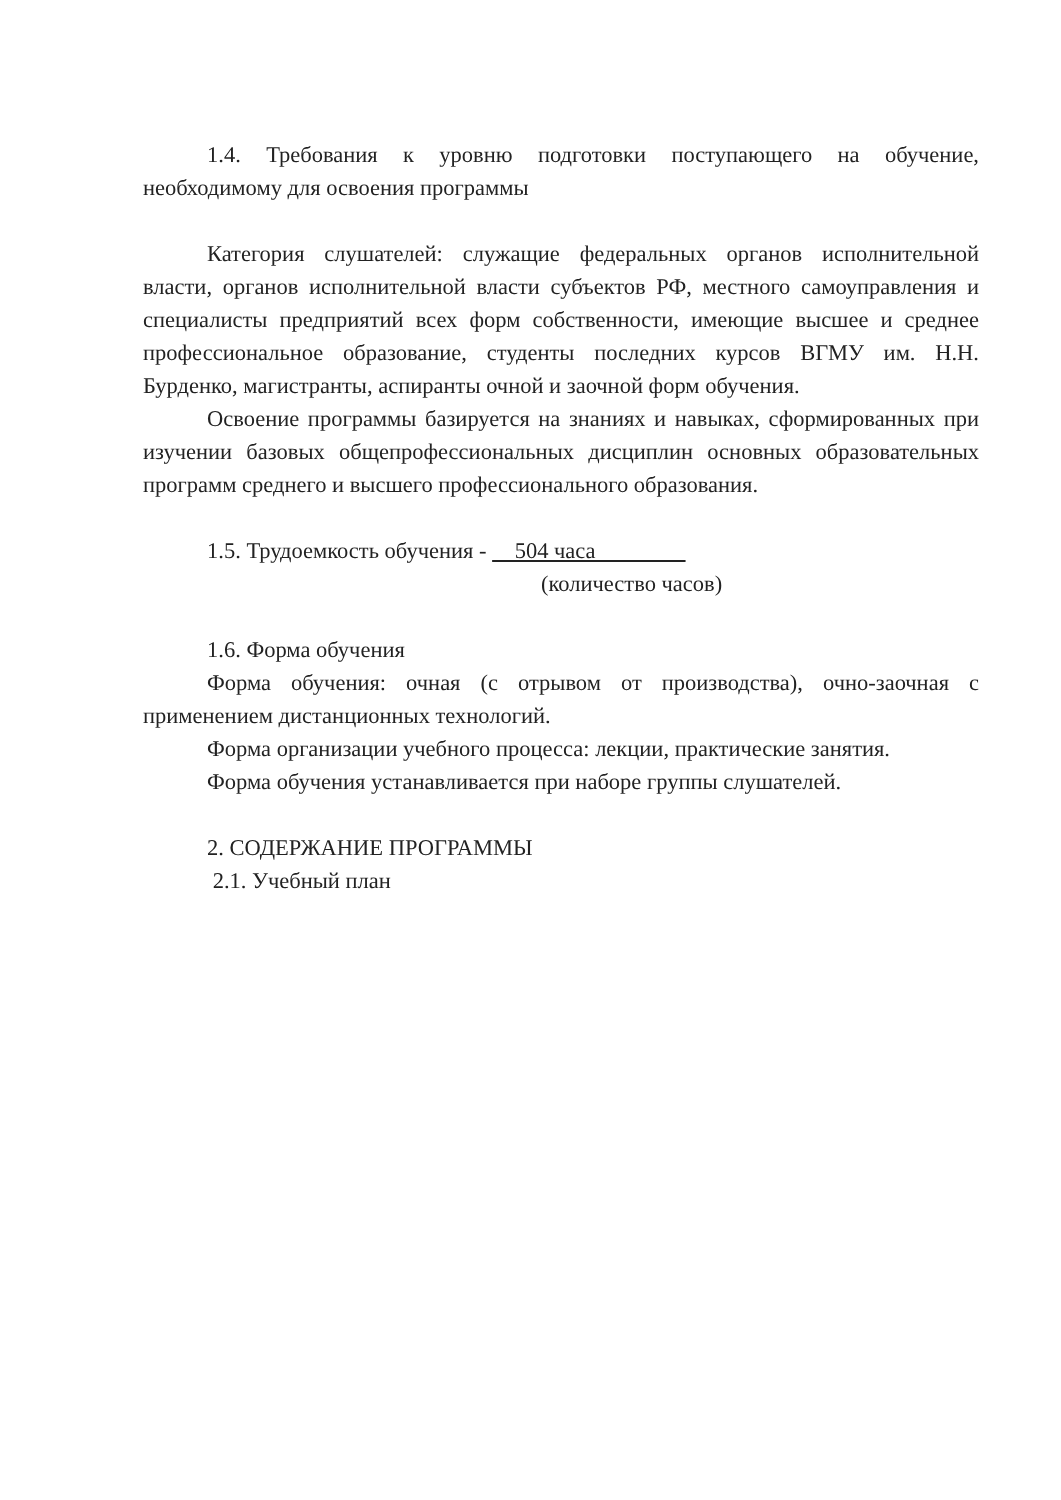1.4. Требования к уровню подготовки поступающего на обучение, необходимому для освоения программы
Категория слушателей: служащие федеральных органов исполнительной власти, органов исполнительной власти субъектов РФ, местного самоуправления и специалисты предприятий всех форм собственности, имеющие высшее и среднее профессиональное образование, студенты последних курсов ВГМУ им. Н.Н. Бурденко, магистранты, аспиранты очной и заочной форм обучения.
Освоение программы базируется на знаниях и навыках, сформированных при изучении базовых общепрофессиональных дисциплин основных образовательных программ среднего и высшего профессионального образования.
1.5. Трудоемкость обучения - 504 часа
(количество часов)
1.6. Форма обучения
Форма обучения: очная (с отрывом от производства), очно-заочная с применением дистанционных технологий.
Форма организации учебного процесса: лекции, практические занятия.
Форма обучения устанавливается при наборе группы слушателей.
2. СОДЕРЖАНИЕ ПРОГРАММЫ
2.1. Учебный план